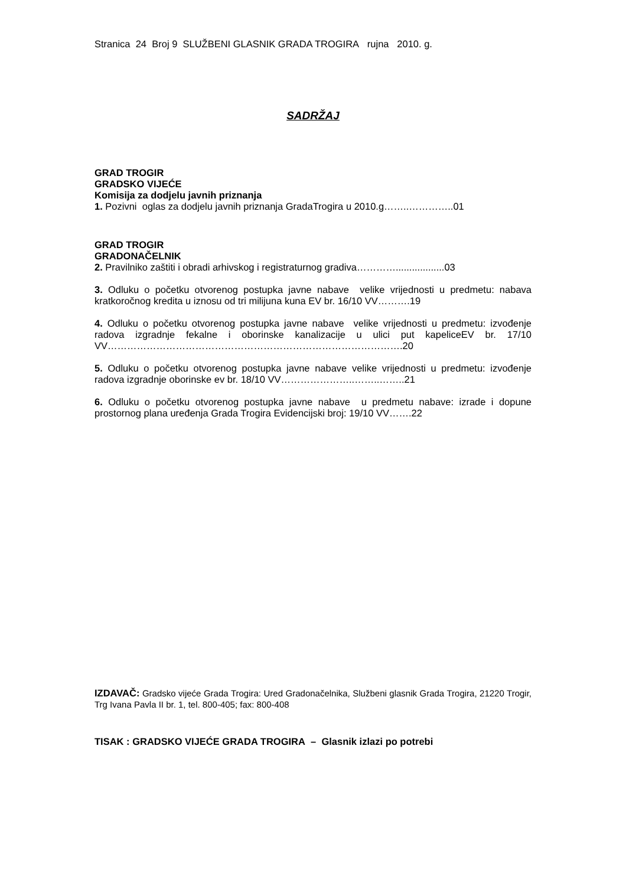Stranica 24 Broj 9 SLUŽBENI GLASNIK GRADA TROGIRA rujna 2010. g.
SADRŽAJ
GRAD TROGIR
GRADSKO VIJEĆE
Komisija za dodjelu javnih priznanja
1. Pozivni oglas za dodjelu javnih priznanja GradaTrogira u 2010.g……..…………..01
GRAD TROGIR
GRADONAČELNIK
2. Pravilniko zaštiti i obradi arhivskog i registraturnog gradiva…………..................03
3. Odluku o početku otvorenog postupka javne nabave velike vrijednosti u predmetu: nabava kratkoročnog kredita u iznosu od tri milijuna kuna EV br. 16/10 VV……….19
4. Odluku o početku otvorenog postupka javne nabave velike vrijednosti u predmetu: izvođenje radova izgradnje fekalne i oborinske kanalizacije u ulici put kapeliceEV br. 17/10 VV……………………………………………………………………………….20
5. Odluku o početku otvorenog postupka javne nabave velike vrijednosti u predmetu: izvođenje radova izgradnje oborinske ev br. 18/10 VV…………………..……..……..21
6. Odluku o početku otvorenog postupka javne nabave u predmetu nabave: izrade i dopune prostornog plana uređenja Grada Trogira Evidencijski broj: 19/10 VV…….22
IZDAVAČ: Gradsko vijeće Grada Trogira: Ured Gradonačelnika, Službeni glasnik Grada Trogira, 21220 Trogir, Trg Ivana Pavla II br. 1, tel. 800-405; fax: 800-408
TISAK : GRADSKO VIJEĆE GRADA TROGIRA – Glasnik izlazi po potrebi